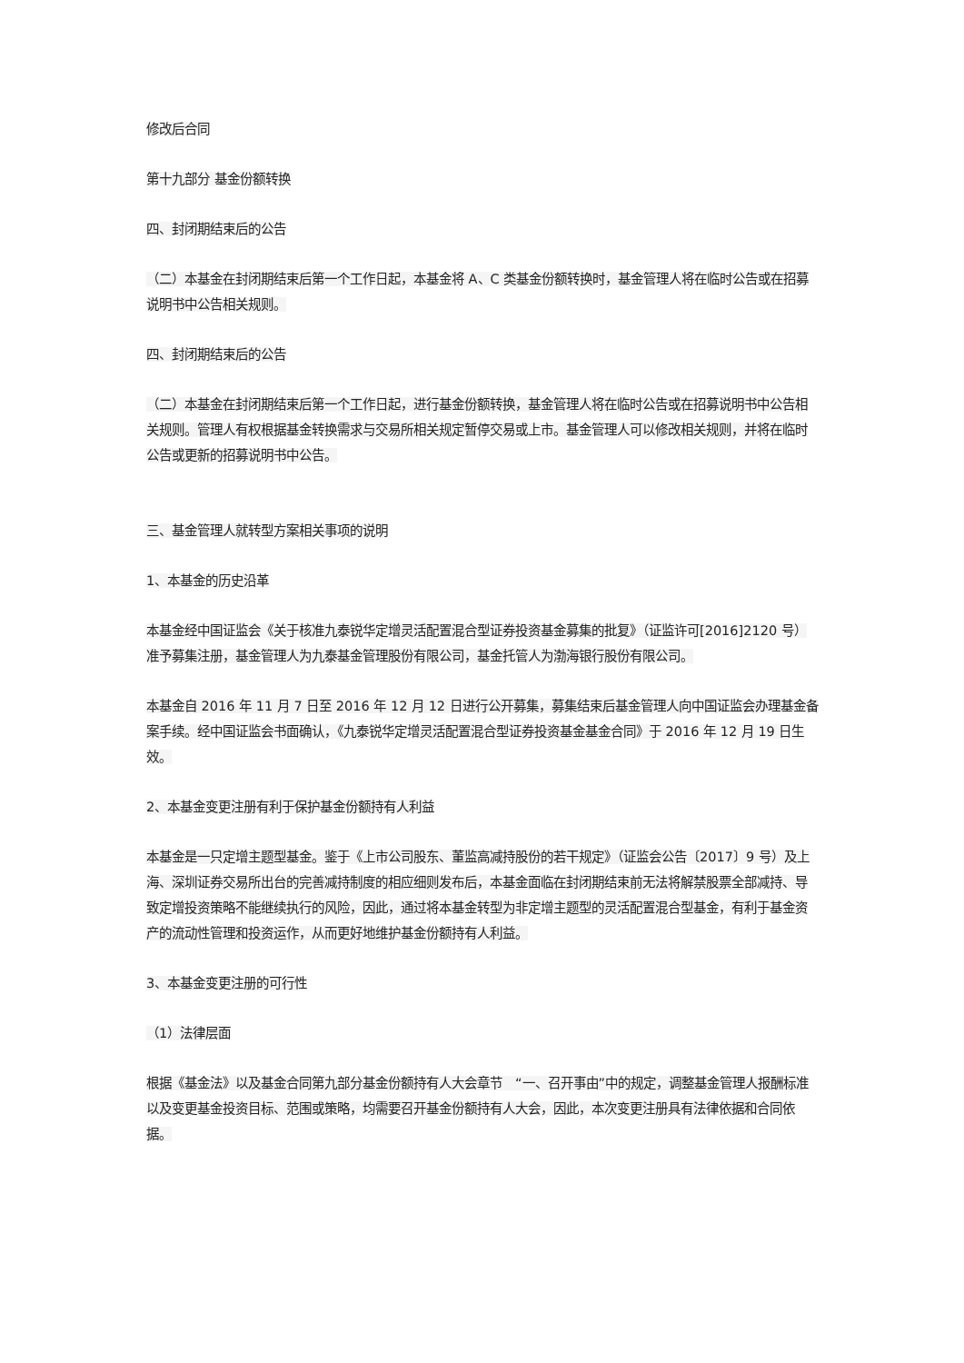修改后合同
第十九部分 基金份额转换
四、封闭期结束后的公告
（二）本基金在封闭期结束后第一个工作日起，本基金将 A、C 类基金份额转换时，基金管理人将在临时公告或在招募说明书中公告相关规则。
四、封闭期结束后的公告
（二）本基金在封闭期结束后第一个工作日起，进行基金份额转换，基金管理人将在临时公告或在招募说明书中公告相关规则。管理人有权根据基金转换需求与交易所相关规定暂停交易或上市。基金管理人可以修改相关规则，并将在临时公告或更新的招募说明书中公告。
三、基金管理人就转型方案相关事项的说明
1、本基金的历史沿革
本基金经中国证监会《关于核准九泰锐华定增灵活配置混合型证券投资基金募集的批复》（证监许可[2016]2120 号）准予募集注册，基金管理人为九泰基金管理股份有限公司，基金托管人为渤海银行股份有限公司。
本基金自 2016 年 11 月 7 日至 2016 年 12 月 12 日进行公开募集，募集结束后基金管理人向中国证监会办理基金备案手续。经中国证监会书面确认，《九泰锐华定增灵活配置混合型证券投资基金基金合同》于 2016 年 12 月 19 日生效。
2、本基金变更注册有利于保护基金份额持有人利益
本基金是一只定增主题型基金。鉴于《上市公司股东、董监高减持股份的若干规定》（证监会公告〔2017〕9 号）及上海、深圳证券交易所出台的完善减持制度的相应细则发布后，本基金面临在封闭期结束前无法将解禁股票全部减持、导致定增投资策略不能继续执行的风险，因此，通过将本基金转型为非定增主题型的灵活配置混合型基金，有利于基金资产的流动性管理和投资运作，从而更好地维护基金份额持有人利益。
3、本基金变更注册的可行性
（1）法律层面
根据《基金法》以及基金合同第九部分基金份额持有人大会章节　“一、召开事由”中的规定，调整基金管理人报酬标准以及变更基金投资目标、范围或策略，均需要召开基金份额持有人大会，因此，本次变更注册具有法律依据和合同依据。